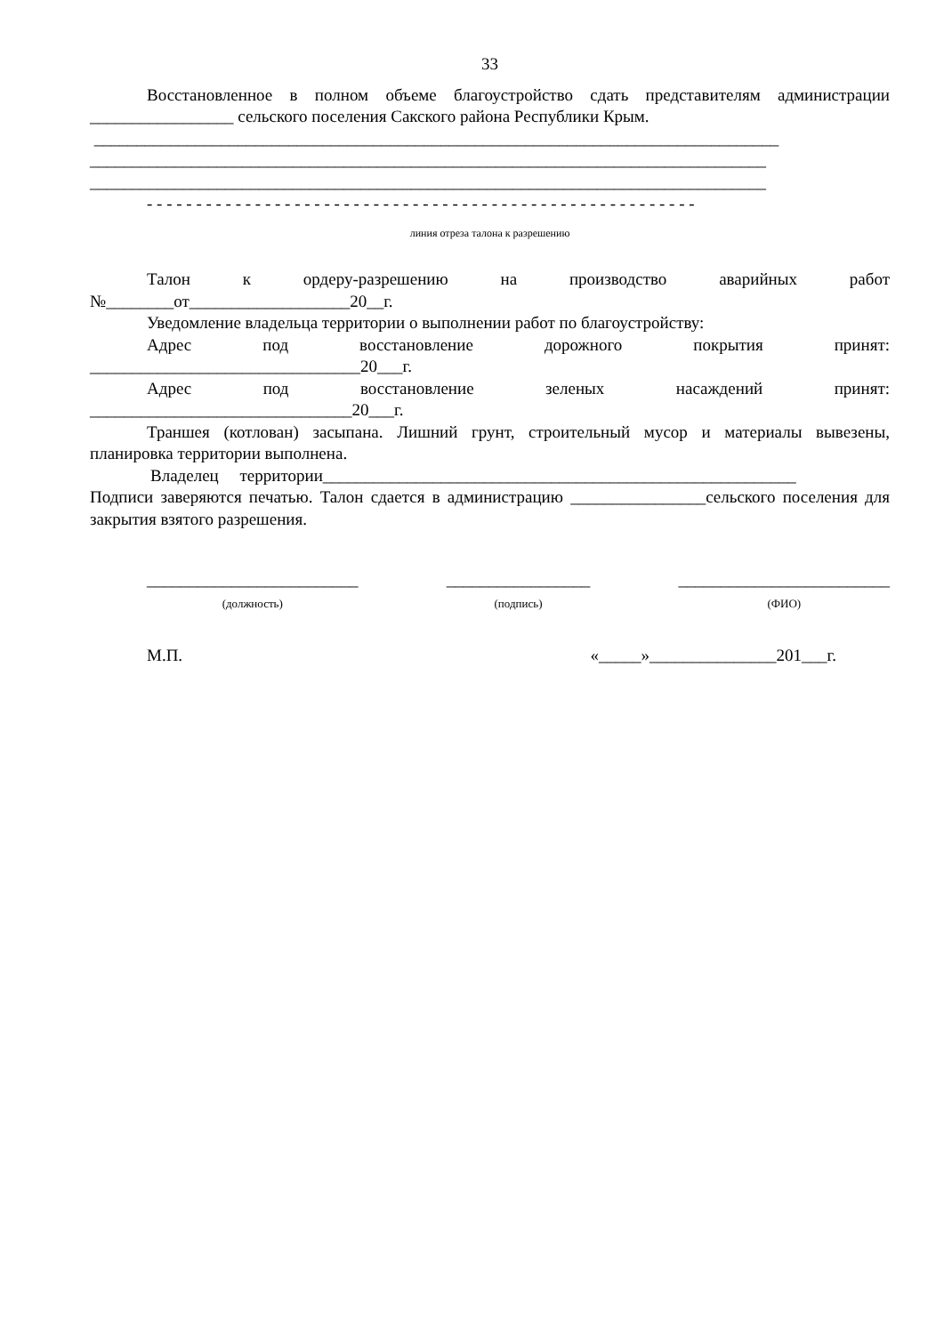33
Восстановленное в полном объеме благоустройство сдать представителям администрации _________________ сельского поселения Сакского района Республики Крым.
_________________________________________________________________________________
________________________________________________________________________________
________________________________________________________________________________
- - - - - - - - - - - - - - - - - - - - - - - - - - - - - - - - - - - - - - - - - - - - - - - - - - - - - - - -
линия отреза талона к разрешению
Талон к ордеру-разрешению на производство аварийных работ
№________от___________________20__г.
Уведомление владельца территории о выполнении работ по благоустройству:
Адрес под восстановление дорожного покрытия принят:
________________________________20___г.
Адрес под восстановление зеленых насаждений принят:
_______________________________20___г.
Траншея (котлован) засыпана. Лишний грунт, строительный мусор и материалы вывезены, планировка территории выполнена.
Владелец территории________________________________________________________
Подписи заверяются печатью. Талон сдается в администрацию ________________сельского поселения для закрытия взятого разрешения.
_________________________
(должность)
_________________
(подпись)
_________________________
(ФИО)
М.П. «_____»_______________201___г.